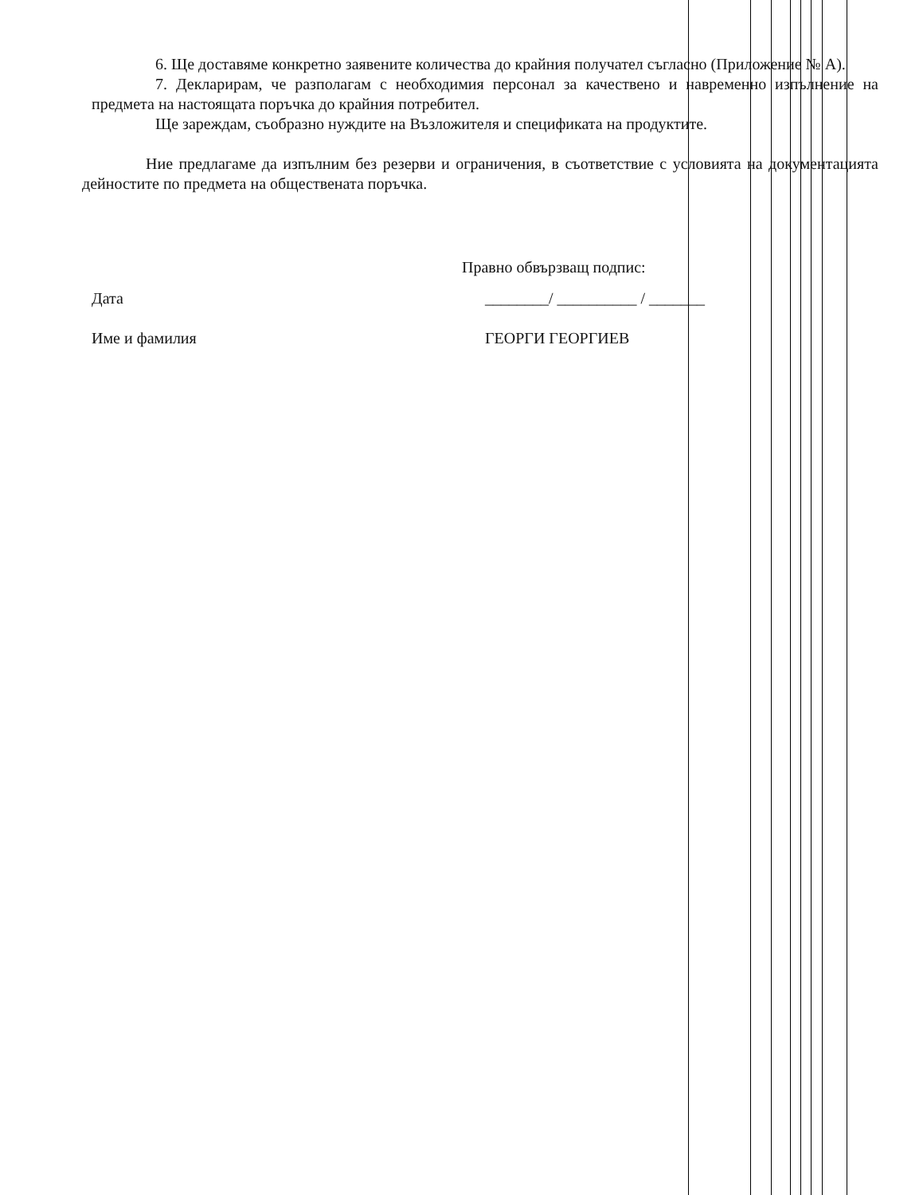6. Ще доставяме конкретно заявените количества до крайния получател съгласно (Приложение № А).
7. Декларирам, че разполагам с необходимия персонал за качествено и навременно изпълнение на предмета на настоящата поръчка до крайния потребител.
Ще зареждам, съобразно нуждите на Възложителя и спецификата на продуктите.
Ние предлагаме да изпълним без резерви и ограничения, в съответствие с условията на документацията дейностите по предмета на обществената поръчка.
Правно обвързващ подпис:
Дата ________/ __________ / _______
Име и фамилия ГЕОРГИ ГЕОРГИЕВ